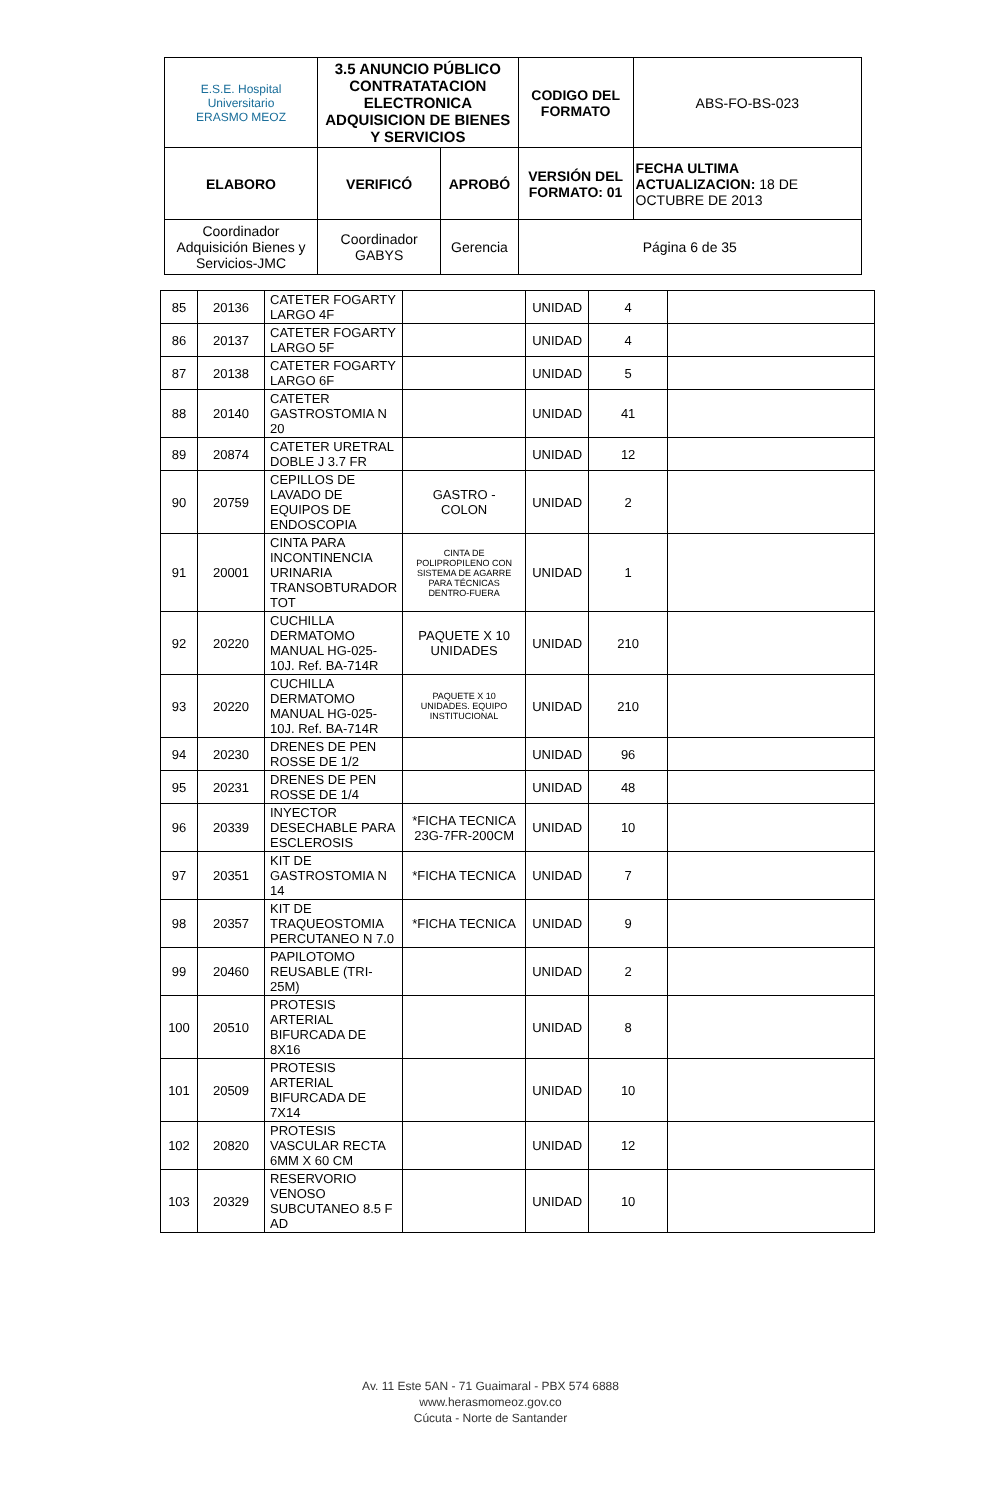| E.S.E. Hospital Universitario ERASMO MEOZ | 3.5 ANUNCIO PÚBLICO CONTRATATACION ELECTRONICA ADQUISICION DE BIENES Y SERVICIOS | | CODIGO DEL FORMATO | ABS-FO-BS-023 |
| ELABORO | VERIFICÓ | APROBÓ | VERSIÓN DEL FORMATO: 01 | FECHA ULTIMA ACTUALIZACION: 18 DE OCTUBRE DE 2013 |
| Coordinador Adquisición Bienes y Servicios-JMC | Coordinador GABYS | Gerencia | Página 6 de 35 | |
| 85 | 20136 | CATETER FOGARTY LARGO 4F | | UNIDAD | 4 | |
| 86 | 20137 | CATETER FOGARTY LARGO 5F | | UNIDAD | 4 | |
| 87 | 20138 | CATETER FOGARTY LARGO 6F | | UNIDAD | 5 | |
| 88 | 20140 | CATETER GASTROSTOMIA N 20 | | UNIDAD | 41 | |
| 89 | 20874 | CATETER URETRAL DOBLE J 3.7 FR | | UNIDAD | 12 | |
| 90 | 20759 | CEPILLOS DE LAVADO DE EQUIPOS DE ENDOSCOPIA | GASTRO - COLON | UNIDAD | 2 | |
| 91 | 20001 | CINTA PARA INCONTINENCIA URINARIA TRANSOBTURADOR TOT | CINTA DE POLIPROPILENO CON SISTEMA DE AGARRE PARA TÉCNICAS DENTRO-FUERA | UNIDAD | 1 | |
| 92 | 20220 | CUCHILLA DERMATOMO MANUAL HG-025-10J. Ref. BA-714R | PAQUETE X 10 UNIDADES | UNIDAD | 210 | |
| 93 | 20220 | CUCHILLA DERMATOMO MANUAL HG-025-10J. Ref. BA-714R | PAQUETE X 10 UNIDADES. EQUIPO INSTITUCIONAL | UNIDAD | 210 | |
| 94 | 20230 | DRENES DE PEN ROSSE DE 1/2 | | UNIDAD | 96 | |
| 95 | 20231 | DRENES DE PEN ROSSE DE 1/4 | | UNIDAD | 48 | |
| 96 | 20339 | INYECTOR DESECHABLE PARA ESCLEROSIS | *FICHA TECNICA 23G-7FR-200CM | UNIDAD | 10 | |
| 97 | 20351 | KIT DE GASTROSTOMIA N 14 | *FICHA TECNICA | UNIDAD | 7 | |
| 98 | 20357 | KIT DE TRAQUEOSTOMIA PERCUTANEO N 7.0 | *FICHA TECNICA | UNIDAD | 9 | |
| 99 | 20460 | PAPILOTOMO REUSABLE (TRI-25M) | | UNIDAD | 2 | |
| 100 | 20510 | PROTESIS ARTERIAL BIFURCADA DE 8X16 | | UNIDAD | 8 | |
| 101 | 20509 | PROTESIS ARTERIAL BIFURCADA DE 7X14 | | UNIDAD | 10 | |
| 102 | 20820 | PROTESIS VASCULAR RECTA 6MM X 60 CM | | UNIDAD | 12 | |
| 103 | 20329 | RESERVORIO VENOSO SUBCUTANEO 8.5 F AD | | UNIDAD | 10 | |
Av. 11 Este 5AN - 71 Guaimaral - PBX 574 6888
www.herasmomeoz.gov.co
Cúcuta - Norte de Santander